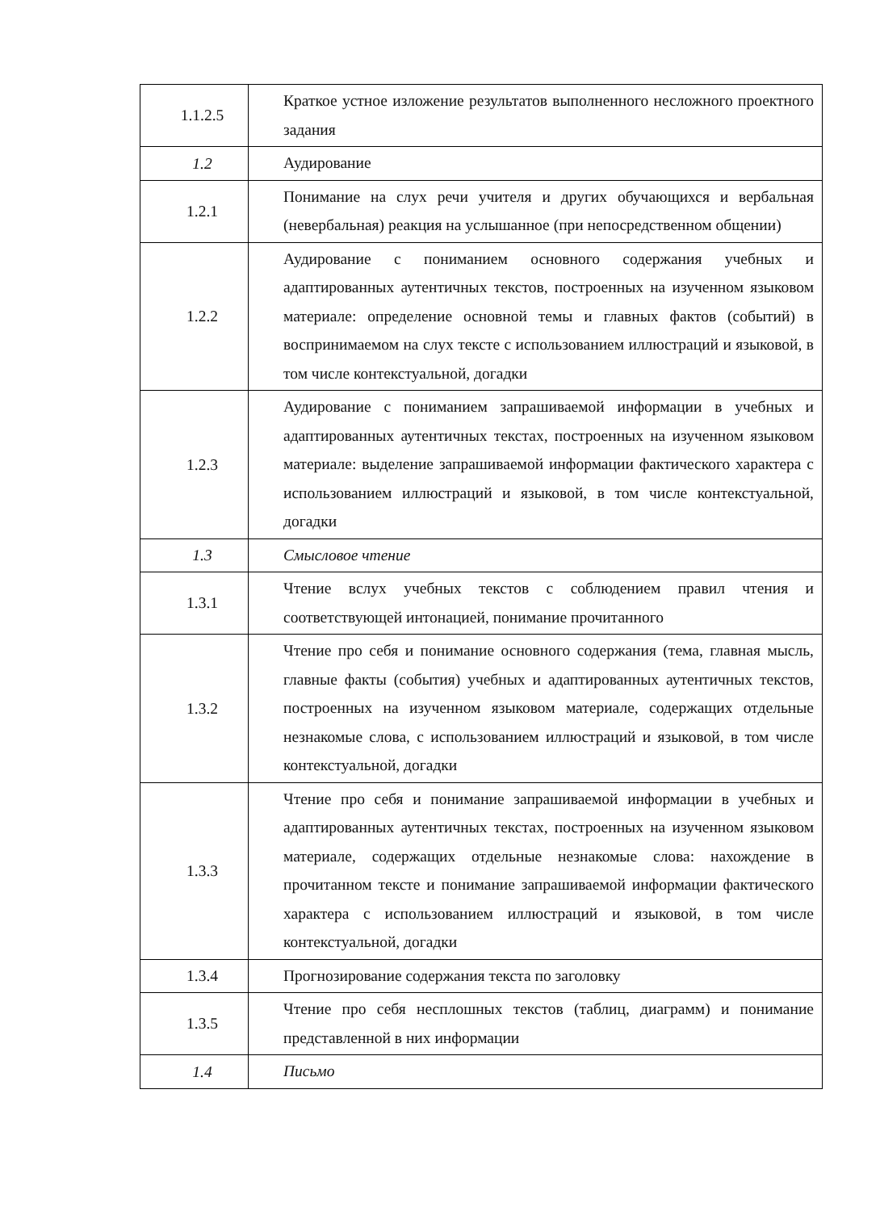| 1.1.2.5 | Краткое устное изложение результатов выполненного несложного проектного задания |
| 1.2 | Аудирование |
| 1.2.1 | Понимание на слух речи учителя и других обучающихся и вербальная (невербальная) реакция на услышанное (при непосредственном общении) |
| 1.2.2 | Аудирование с пониманием основного содержания учебных и адаптированных аутентичных текстов, построенных на изученном языковом материале: определение основной темы и главных фактов (событий) в воспринимаемом на слух тексте с использованием иллюстраций и языковой, в том числе контекстуальной, догадки |
| 1.2.3 | Аудирование с пониманием запрашиваемой информации в учебных и адаптированных аутентичных текстах, построенных на изученном языковом материале: выделение запрашиваемой информации фактического характера с использованием иллюстраций и языковой, в том числе контекстуальной, догадки |
| 1.3 | Смысловое чтение |
| 1.3.1 | Чтение вслух учебных текстов с соблюдением правил чтения и соответствующей интонацией, понимание прочитанного |
| 1.3.2 | Чтение про себя и понимание основного содержания (тема, главная мысль, главные факты (события) учебных и адаптированных аутентичных текстов, построенных на изученном языковом материале, содержащих отдельные незнакомые слова, с использованием иллюстраций и языковой, в том числе контекстуальной, догадки |
| 1.3.3 | Чтение про себя и понимание запрашиваемой информации в учебных и адаптированных аутентичных текстах, построенных на изученном языковом материале, содержащих отдельные незнакомые слова: нахождение в прочитанном тексте и понимание запрашиваемой информации фактического характера с использованием иллюстраций и языковой, в том числе контекстуальной, догадки |
| 1.3.4 | Прогнозирование содержания текста по заголовку |
| 1.3.5 | Чтение про себя несплошных текстов (таблиц, диаграмм) и понимание представленной в них информации |
| 1.4 | Письмо |